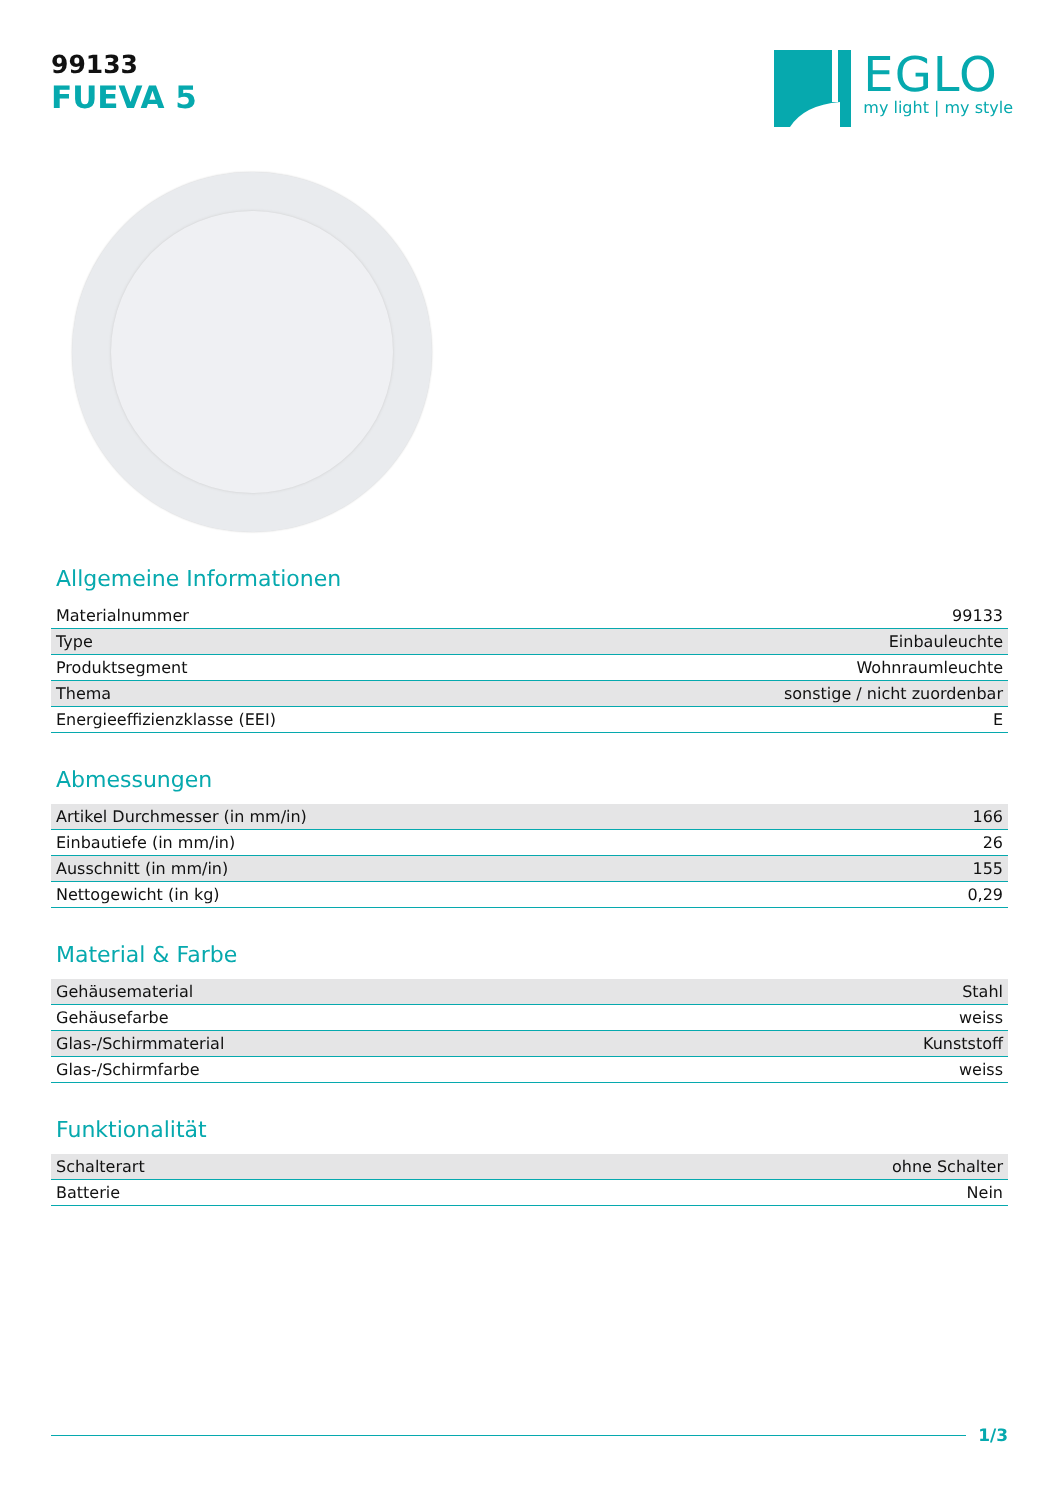99133
FUEVA 5
EGLO
my light | my style
Allgemeine Informationen
| Materialnummer | 99133 |
| Type | Einbauleuchte |
| Produktsegment | Wohnraumleuchte |
| Thema | sonstige / nicht zuordenbar |
| Energieeffizienzklasse (EEI) | E |
Abmessungen
| Artikel Durchmesser (in mm/in) | 166 |
| Einbautiefe (in mm/in) | 26 |
| Ausschnitt (in mm/in) | 155 |
| Nettogewicht (in kg) | 0,29 |
Material & Farbe
| Gehäusematerial | Stahl |
| Gehäusefarbe | weiss |
| Glas-/Schirmmaterial | Kunststoff |
| Glas-/Schirmfarbe | weiss |
Funktionalität
| Schalterart | ohne Schalter |
| Batterie | Nein |
1/3